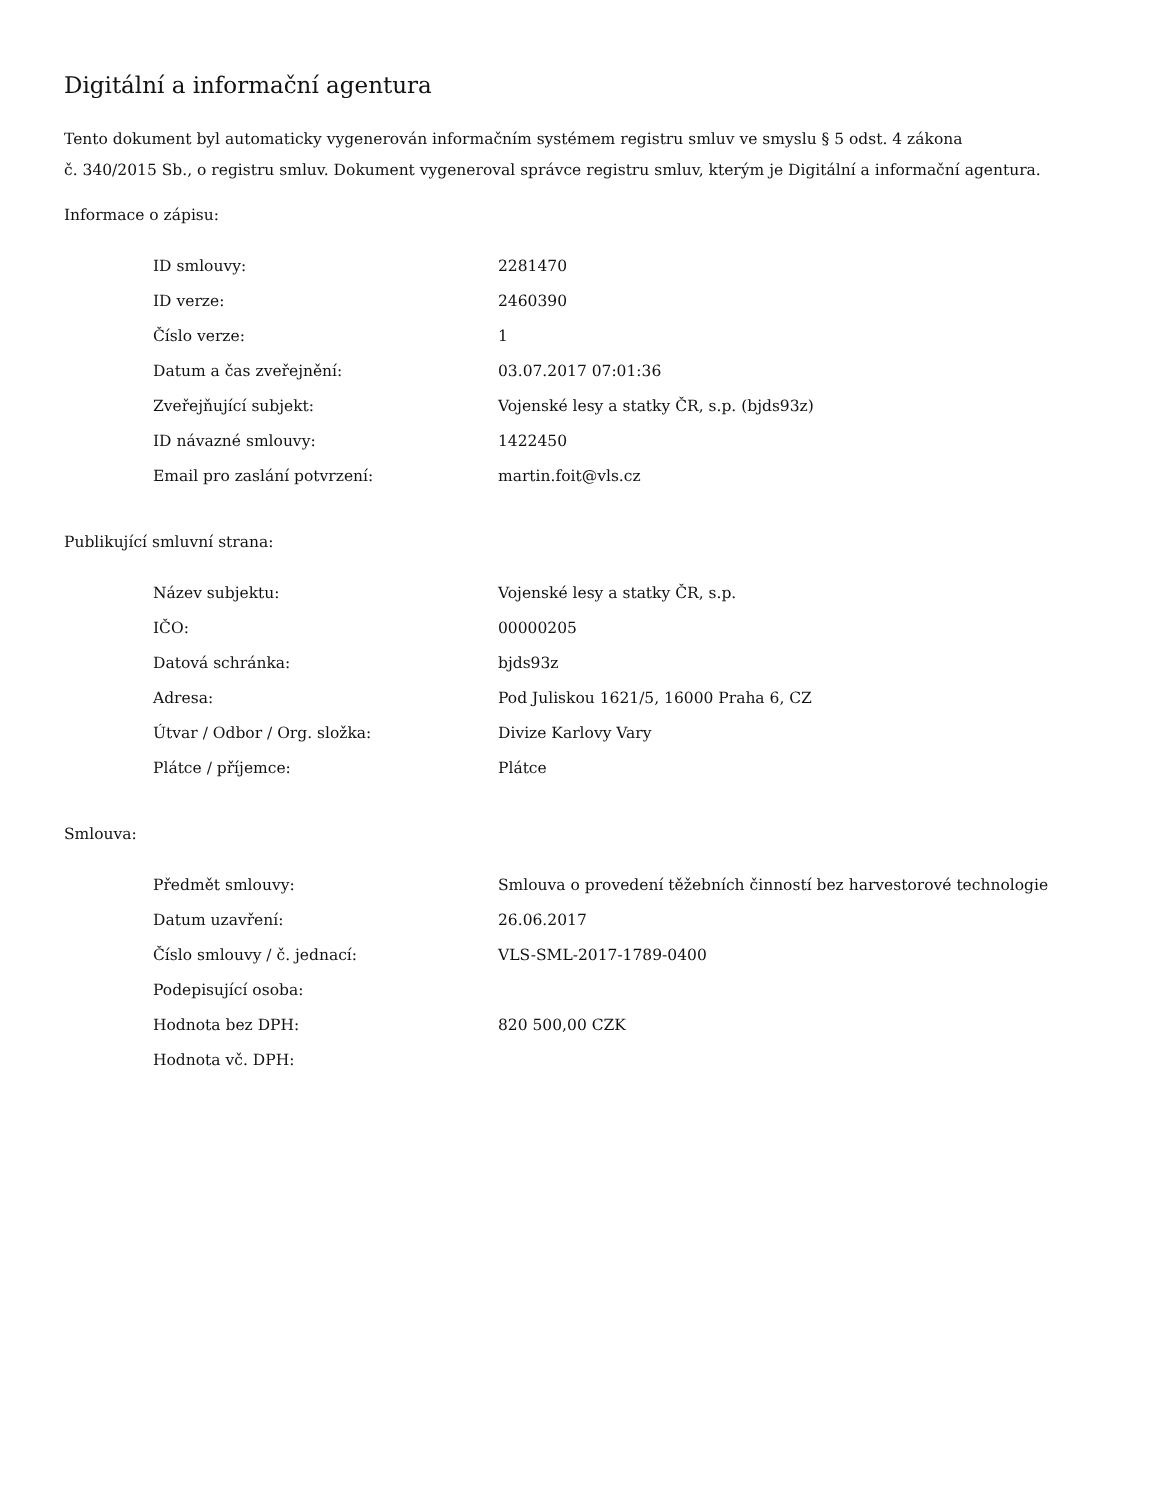Digitální a informační agentura
Tento dokument byl automaticky vygenerován informačním systémem registru smluv ve smyslu § 5 odst. 4 zákona
č. 340/2015 Sb., o registru smluv. Dokument vygeneroval správce registru smluv, kterým je Digitální a informační agentura.
Informace o zápisu:
| ID smlouvy: | 2281470 |
| ID verze: | 2460390 |
| Číslo verze: | 1 |
| Datum a čas zveřejnění: | 03.07.2017 07:01:36 |
| Zveřejňující subjekt: | Vojenské lesy a statky ČR, s.p. (bjds93z) |
| ID návazné smlouvy: | 1422450 |
| Email pro zaslání potvrzení: | martin.foit@vls.cz |
Publikující smluvní strana:
| Název subjektu: | Vojenské lesy a statky ČR, s.p. |
| IČO: | 00000205 |
| Datová schránka: | bjds93z |
| Adresa: | Pod Juliskou 1621/5, 16000 Praha 6, CZ |
| Útvar / Odbor / Org. složka: | Divize Karlovy Vary |
| Plátce / příjemce: | Plátce |
Smlouva:
| Předmět smlouvy: | Smlouva o provedení těžebních činností bez harvestorové technologie |
| Datum uzavření: | 26.06.2017 |
| Číslo smlouvy / č. jednací: | VLS-SML-2017-1789-0400 |
| Podepisující osoba: | |
| Hodnota bez DPH: | 820 500,00 CZK |
| Hodnota vč. DPH: | |